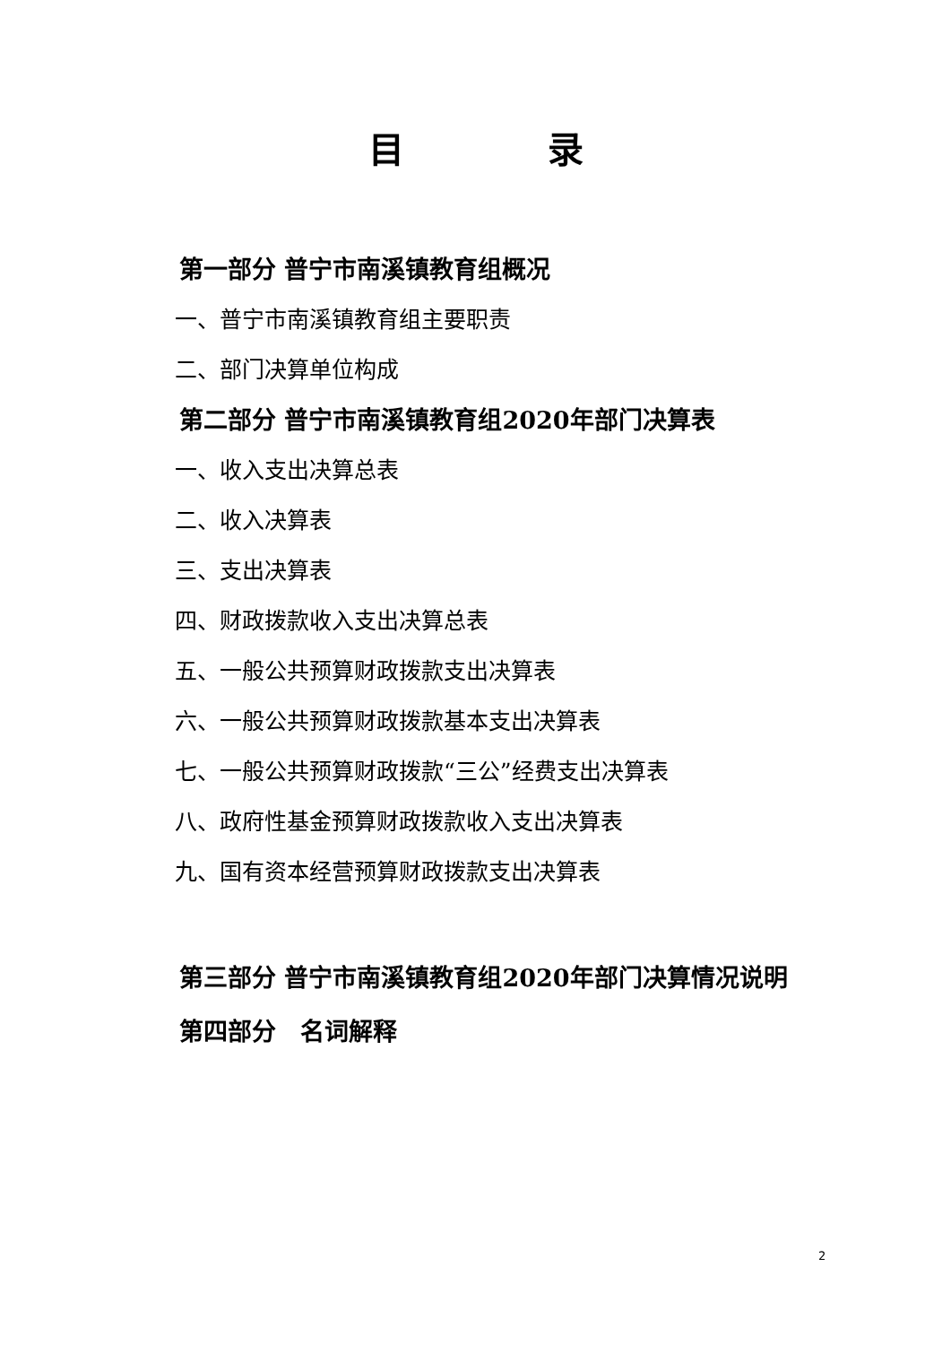目　　　　录
第一部分 普宁市南溪镇教育组概况
一、普宁市南溪镇教育组主要职责
二、部门决算单位构成
第二部分 普宁市南溪镇教育组2020年部门决算表
一、收入支出决算总表
二、收入决算表
三、支出决算表
四、财政拨款收入支出决算总表
五、一般公共预算财政拨款支出决算表
六、一般公共预算财政拨款基本支出决算表
七、一般公共预算财政拨款“三公”经费支出决算表
八、政府性基金预算财政拨款收入支出决算表
九、国有资本经营预算财政拨款支出决算表
第三部分 普宁市南溪镇教育组2020年部门决算情况说明
第四部分　名词解释
2